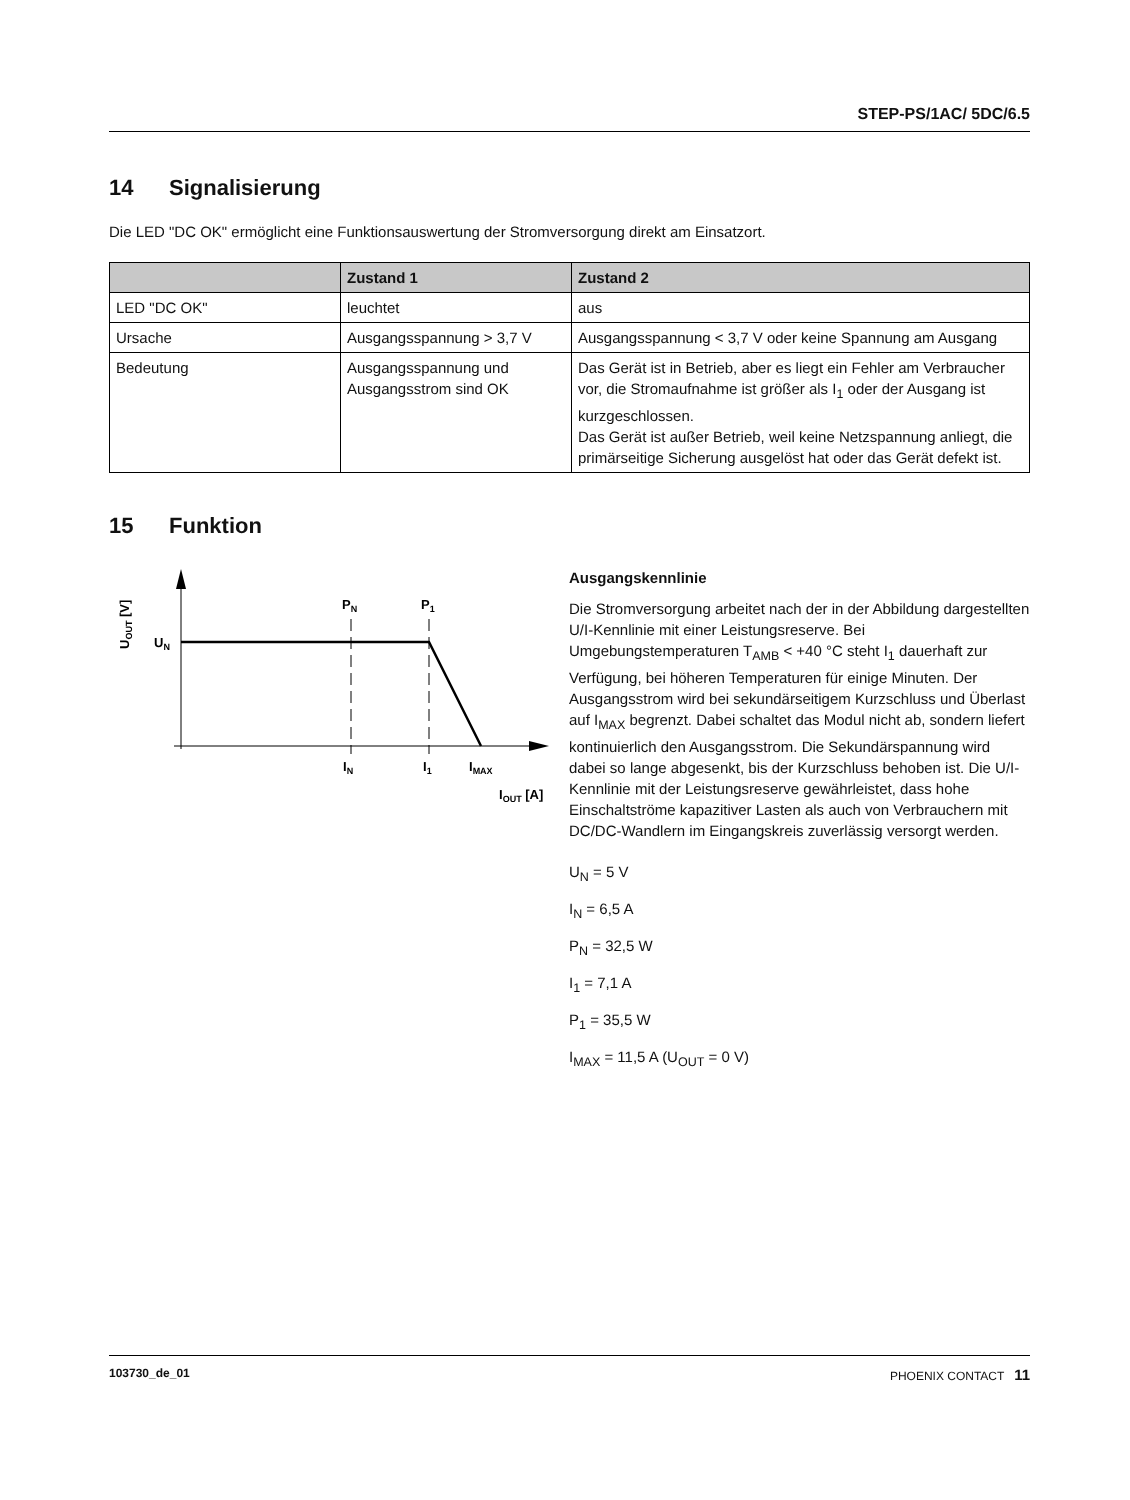STEP-PS/1AC/ 5DC/6.5
14 Signalisierung
Die LED "DC OK" ermöglicht eine Funktionsauswertung der Stromversorgung direkt am Einsatzort.
| | Zustand 1 | Zustand 2 |
| --- | --- | --- |
| LED "DC OK" | leuchtet | aus |
| Ursache | Ausgangsspannung > 3,7 V | Ausgangsspannung < 3,7 V oder keine Spannung am Ausgang |
| Bedeutung | Ausgangsspannung und Ausgangsstrom sind OK | Das Gerät ist in Betrieb, aber es liegt ein Fehler am Verbraucher vor, die Stromaufnahme ist größer als I<sub>1</sub> oder der Ausgang ist kurzgeschlossen. Das Gerät ist außer Betrieb, weil keine Netzspannung anliegt, die primärseitige Sicherung ausgelöst hat oder das Gerät defekt ist. |
15 Funktion
PN
P1
UN
IN
I1
IMAX
IOUT [A]
UOUT [V]
Ausgangskennlinie
Die Stromversorgung arbeitet nach der in der Abbildung dargestellten U/I-Kennlinie mit einer Leistungsreserve. Bei Umgebungstemperaturen T<sub>AMB</sub> < +40 °C steht I<sub>1</sub> dauerhaft zur Verfügung, bei höheren Temperaturen für einige Minuten. Der Ausgangsstrom wird bei sekundärseitigem Kurzschluss und Überlast auf I<sub>MAX</sub> begrenzt. Dabei schaltet das Modul nicht ab, sondern liefert kontinuierlich den Ausgangsstrom. Die Sekundärspannung wird dabei so lange abgesenkt, bis der Kurzschluss behoben ist. Die U/I-Kennlinie mit der Leistungsreserve gewährleistet, dass hohe Einschaltströme kapazitiver Lasten als auch von Verbrauchern mit DC/DC-Wandlern im Eingangskreis zuverlässig versorgt werden.
U<sub>N</sub> = 5 V
I<sub>N</sub> = 6,5 A
P<sub>N</sub> = 32,5 W
I<sub>1</sub> = 7,1 A
P<sub>1</sub> = 35,5 W
I<sub>MAX</sub> = 11,5 A (U<sub>OUT</sub> = 0 V)
103730_de_01 PHOENIX CONTACT 11